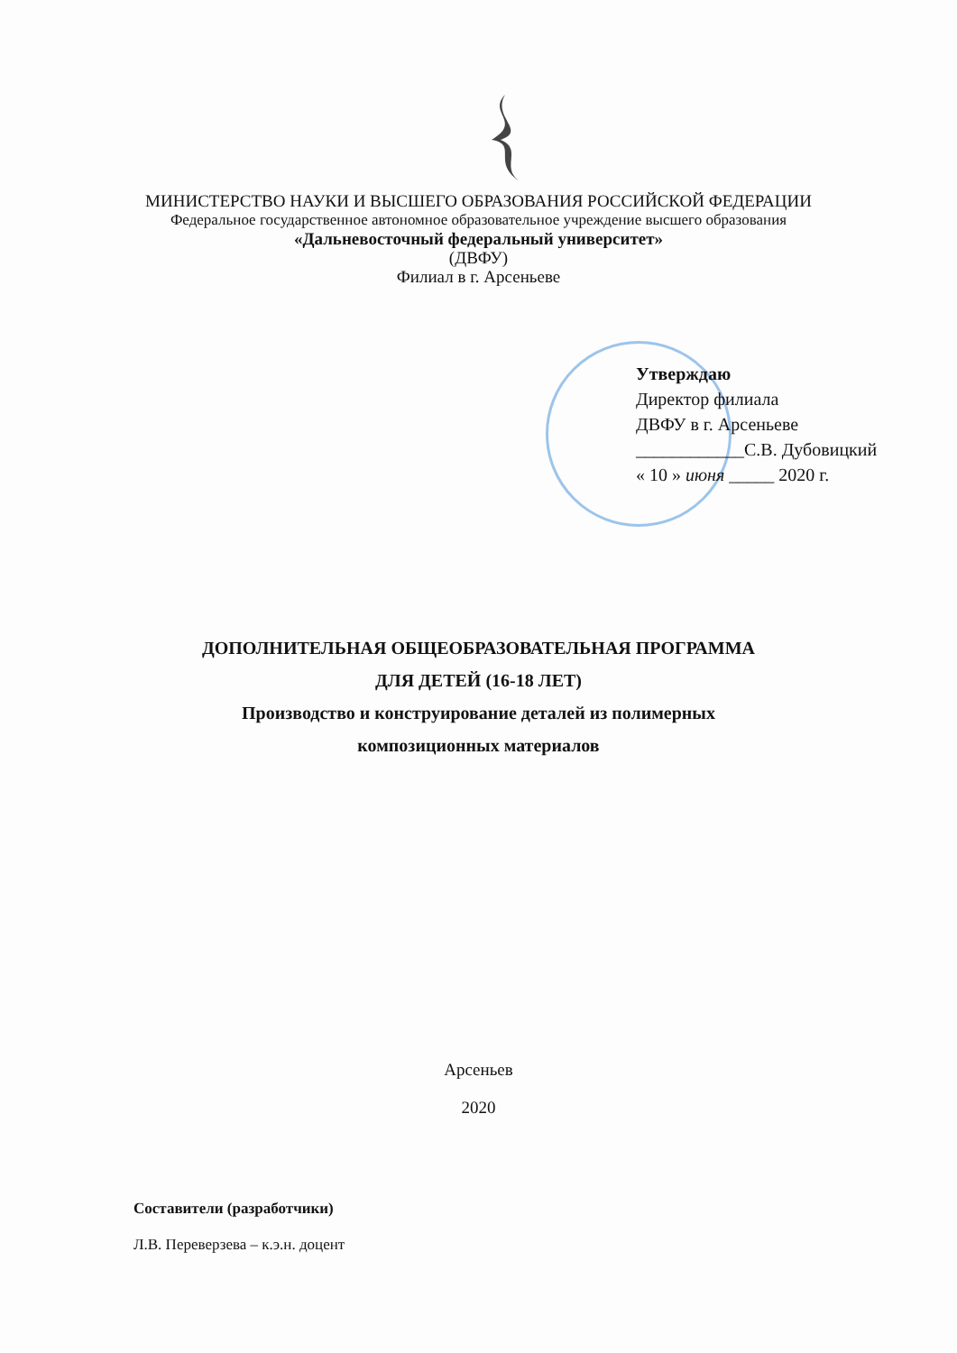МИНИСТЕРСТВО НАУКИ И ВЫСШЕГО ОБРАЗОВАНИЯ РОССИЙСКОЙ ФЕДЕРАЦИИ
Федеральное государственное автономное образовательное учреждение высшего образования
«Дальневосточный федеральный университет»
(ДВФУ)
Филиал в г. Арсеньеве
Утверждаю
Директор филиала
ДВФУ в г. Арсеньеве
____________С.В. Дубовицкий
« 10 » июня _____ 2020 г.
ДОПОЛНИТЕЛЬНАЯ ОБЩЕОБРАЗОВАТЕЛЬНАЯ ПРОГРАММА
ДЛЯ ДЕТЕЙ (16-18 ЛЕТ)
Производство и конструирование деталей из полимерных
композиционных материалов
Арсеньев
2020
Составители (разработчики)
Л.В. Переверзева – к.э.н. доцент